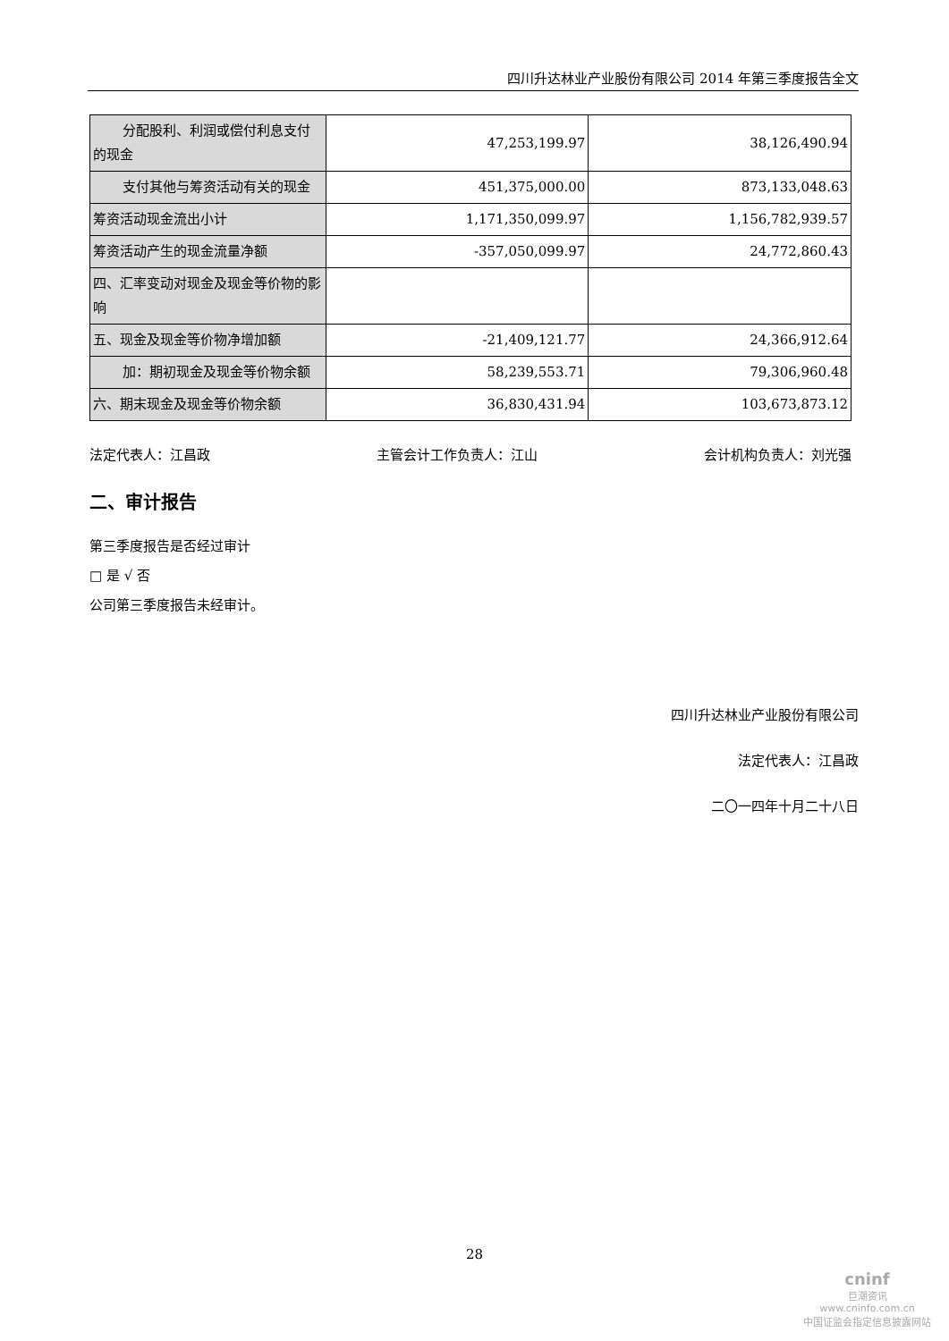四川升达林业产业股份有限公司 2014 年第三季度报告全文
| 分配股利、利润或偿付利息支付 的现金 | 47,253,199.97 | 38,126,490.94 |
| 支付其他与筹资活动有关的现金 | 451,375,000.00 | 873,133,048.63 |
| 筹资活动现金流出小计 | 1,171,350,099.97 | 1,156,782,939.57 |
| 筹资活动产生的现金流量净额 | -357,050,099.97 | 24,772,860.43 |
| 四、汇率变动对现金及现金等价物的影响 | | |
| 五、现金及现金等价物净增加额 | -21,409,121.77 | 24,366,912.64 |
| 加：期初现金及现金等价物余额 | 58,239,553.71 | 79,306,960.48 |
| 六、期末现金及现金等价物余额 | 36,830,431.94 | 103,673,873.12 |
法定代表人：江昌政 主管会计工作负责人：江山 会计机构负责人：刘光强
二、审计报告
第三季度报告是否经过审计
□ 是 √ 否
公司第三季度报告未经审计。
四川升达林业产业股份有限公司
法定代表人：江昌政
二〇一四年十月二十八日
28
cninf
巨潮资讯
www.cninfo.com.cn
中国证监会指定信息披露网站